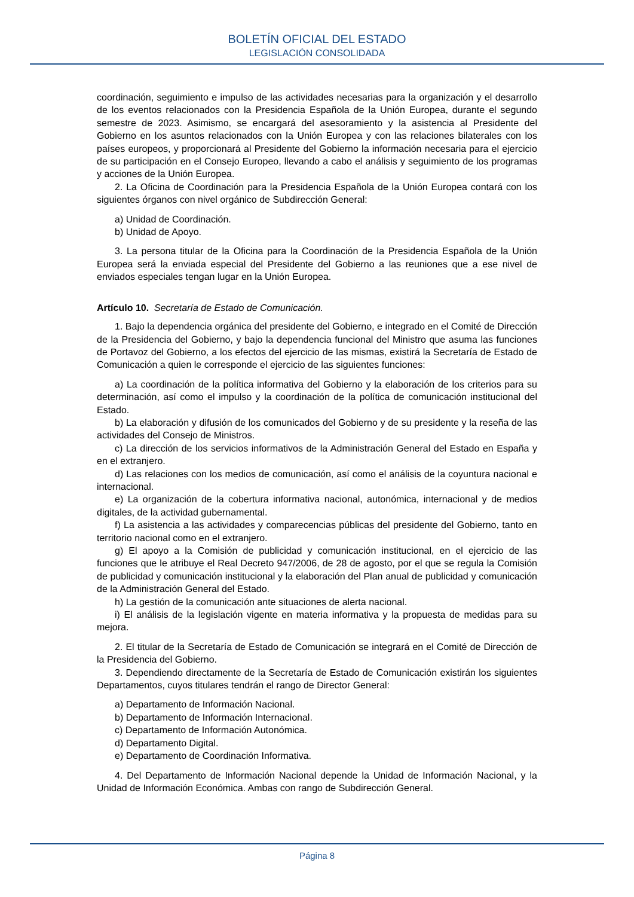BOLETÍN OFICIAL DEL ESTADO
LEGISLACIÓN CONSOLIDADA
coordinación, seguimiento e impulso de las actividades necesarias para la organización y el desarrollo de los eventos relacionados con la Presidencia Española de la Unión Europea, durante el segundo semestre de 2023. Asimismo, se encargará del asesoramiento y la asistencia al Presidente del Gobierno en los asuntos relacionados con la Unión Europea y con las relaciones bilaterales con los países europeos, y proporcionará al Presidente del Gobierno la información necesaria para el ejercicio de su participación en el Consejo Europeo, llevando a cabo el análisis y seguimiento de los programas y acciones de la Unión Europea.
2. La Oficina de Coordinación para la Presidencia Española de la Unión Europea contará con los siguientes órganos con nivel orgánico de Subdirección General:
a) Unidad de Coordinación.
b) Unidad de Apoyo.
3. La persona titular de la Oficina para la Coordinación de la Presidencia Española de la Unión Europea será la enviada especial del Presidente del Gobierno a las reuniones que a ese nivel de enviados especiales tengan lugar en la Unión Europea.
Artículo 10. Secretaría de Estado de Comunicación.
1. Bajo la dependencia orgánica del presidente del Gobierno, e integrado en el Comité de Dirección de la Presidencia del Gobierno, y bajo la dependencia funcional del Ministro que asuma las funciones de Portavoz del Gobierno, a los efectos del ejercicio de las mismas, existirá la Secretaría de Estado de Comunicación a quien le corresponde el ejercicio de las siguientes funciones:
a) La coordinación de la política informativa del Gobierno y la elaboración de los criterios para su determinación, así como el impulso y la coordinación de la política de comunicación institucional del Estado.
b) La elaboración y difusión de los comunicados del Gobierno y de su presidente y la reseña de las actividades del Consejo de Ministros.
c) La dirección de los servicios informativos de la Administración General del Estado en España y en el extranjero.
d) Las relaciones con los medios de comunicación, así como el análisis de la coyuntura nacional e internacional.
e) La organización de la cobertura informativa nacional, autonómica, internacional y de medios digitales, de la actividad gubernamental.
f) La asistencia a las actividades y comparecencias públicas del presidente del Gobierno, tanto en territorio nacional como en el extranjero.
g) El apoyo a la Comisión de publicidad y comunicación institucional, en el ejercicio de las funciones que le atribuye el Real Decreto 947/2006, de 28 de agosto, por el que se regula la Comisión de publicidad y comunicación institucional y la elaboración del Plan anual de publicidad y comunicación de la Administración General del Estado.
h) La gestión de la comunicación ante situaciones de alerta nacional.
i) El análisis de la legislación vigente en materia informativa y la propuesta de medidas para su mejora.
2. El titular de la Secretaría de Estado de Comunicación se integrará en el Comité de Dirección de la Presidencia del Gobierno.
3. Dependiendo directamente de la Secretaría de Estado de Comunicación existirán los siguientes Departamentos, cuyos titulares tendrán el rango de Director General:
a) Departamento de Información Nacional.
b) Departamento de Información Internacional.
c) Departamento de Información Autonómica.
d) Departamento Digital.
e) Departamento de Coordinación Informativa.
4. Del Departamento de Información Nacional depende la Unidad de Información Nacional, y la Unidad de Información Económica. Ambas con rango de Subdirección General.
Página 8